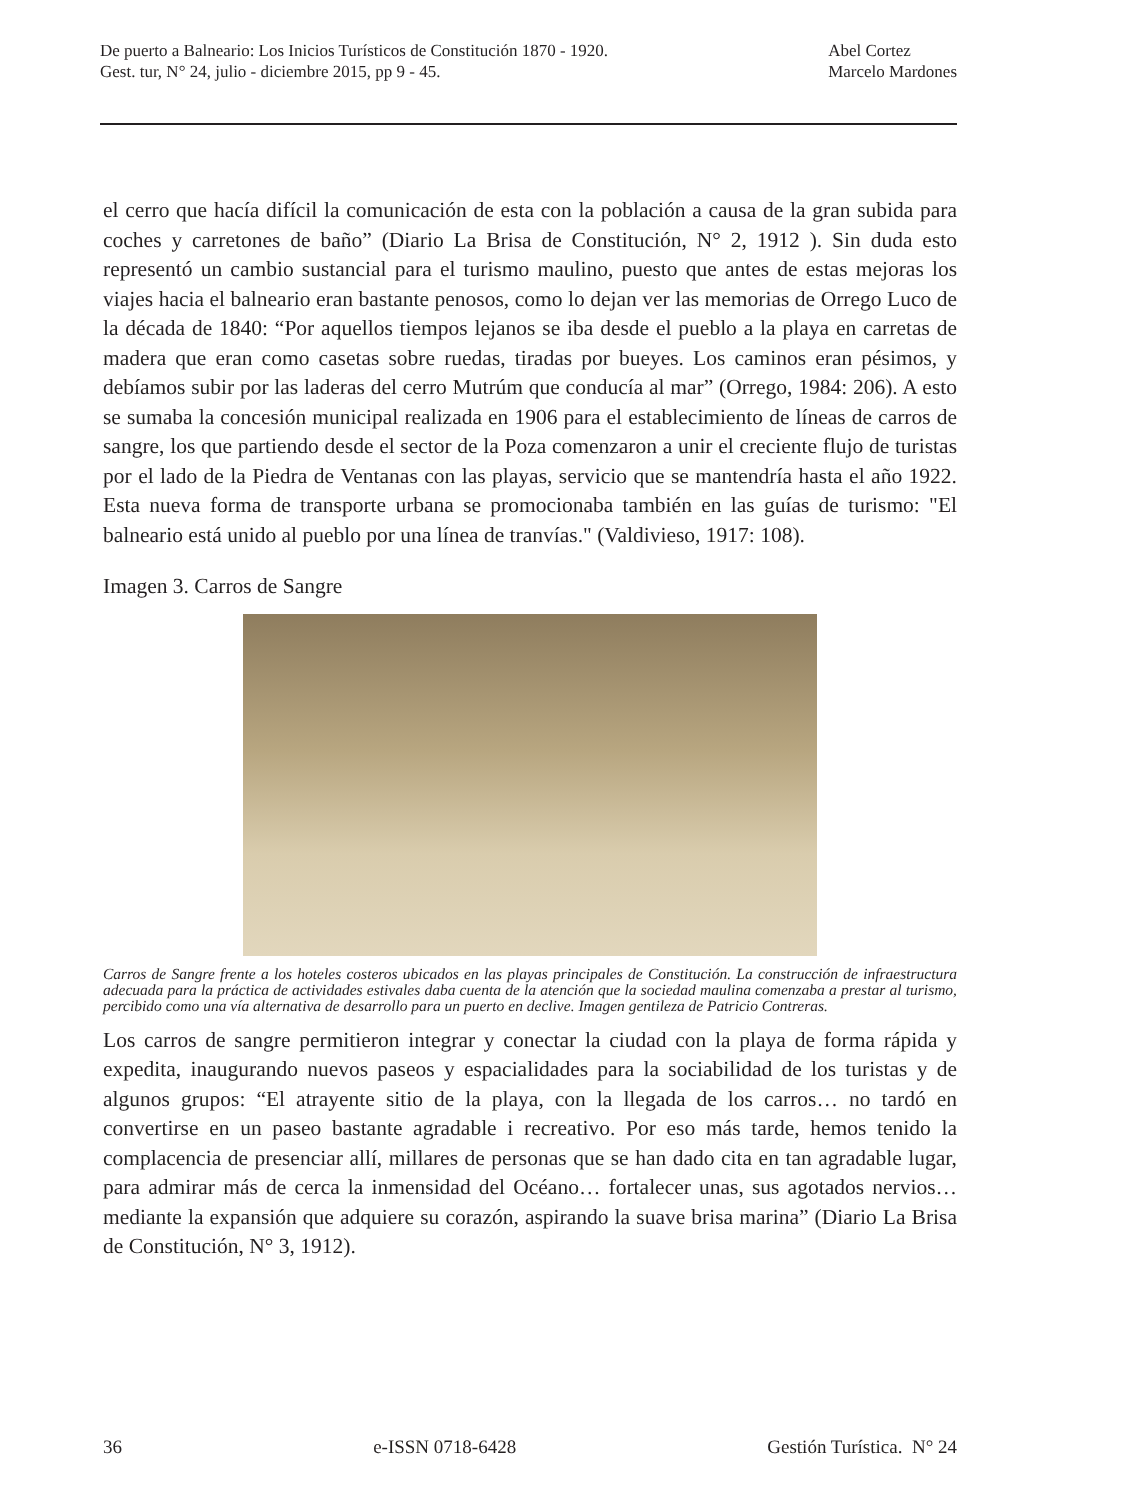De puerto a Balneario: Los Inicios Turísticos de Constitución 1870 - 1920.
Gest. tur, N° 24, julio - diciembre 2015, pp 9 - 45.
Abel Cortez
Marcelo Mardones
el cerro que hacía difícil la comunicación de esta con la población a causa de la gran subida para coches y carretones de baño” (Diario La Brisa de Constitución, N° 2, 1912 ). Sin duda esto representó un cambio sustancial para el turismo maulino, puesto que antes de estas mejoras los viajes hacia el balneario eran bastante penosos, como lo dejan ver las memorias de Orrego Luco de la década de 1840: “Por aquellos tiempos lejanos se iba desde el pueblo a la playa en carretas de madera que eran como casetas sobre ruedas, tiradas por bueyes. Los caminos eran pésimos, y debíamos subir por las laderas del cerro Mutrúm que conducía al mar” (Orrego, 1984: 206). A esto se sumaba la concesión municipal realizada en 1906 para el establecimiento de líneas de carros de sangre, los que partiendo desde el sector de la Poza comenzaron a unir el creciente flujo de turistas por el lado de la Piedra de Ventanas con las playas, servicio que se mantendría hasta el año 1922. Esta nueva forma de transporte urbana se promocionaba también en las guías de turismo: "El balneario está unido al pueblo por una línea de tranvías." (Valdivieso, 1917: 108).
Imagen 3. Carros de Sangre
Carros de Sangre frente a los hoteles costeros ubicados en las playas principales de Constitución. La construcción de infraestructura adecuada para la práctica de actividades estivales daba cuenta de la atención que la sociedad maulina comenzaba a prestar al turismo, percibido como una vía alternativa de desarrollo para un puerto en declive. Imagen gentileza de Patricio Contreras.
Los carros de sangre permitieron integrar y conectar la ciudad con la playa de forma rápida y expedita, inaugurando nuevos paseos y espacialidades para la sociabilidad de los turistas y de algunos grupos: “El atrayente sitio de la playa, con la llegada de los carros… no tardó en convertirse en un paseo bastante agradable i recreativo. Por eso más tarde, hemos tenido la complacencia de presenciar allí, millares de personas que se han dado cita en tan agradable lugar, para admirar más de cerca la inmensidad del Océano… fortalecer unas, sus agotados nervios… mediante la expansión que adquiere su corazón, aspirando la suave brisa marina” (Diario La Brisa de Constitución, N° 3, 1912).
36 e-ISSN 0718-6428 Gestión Turística. N° 24